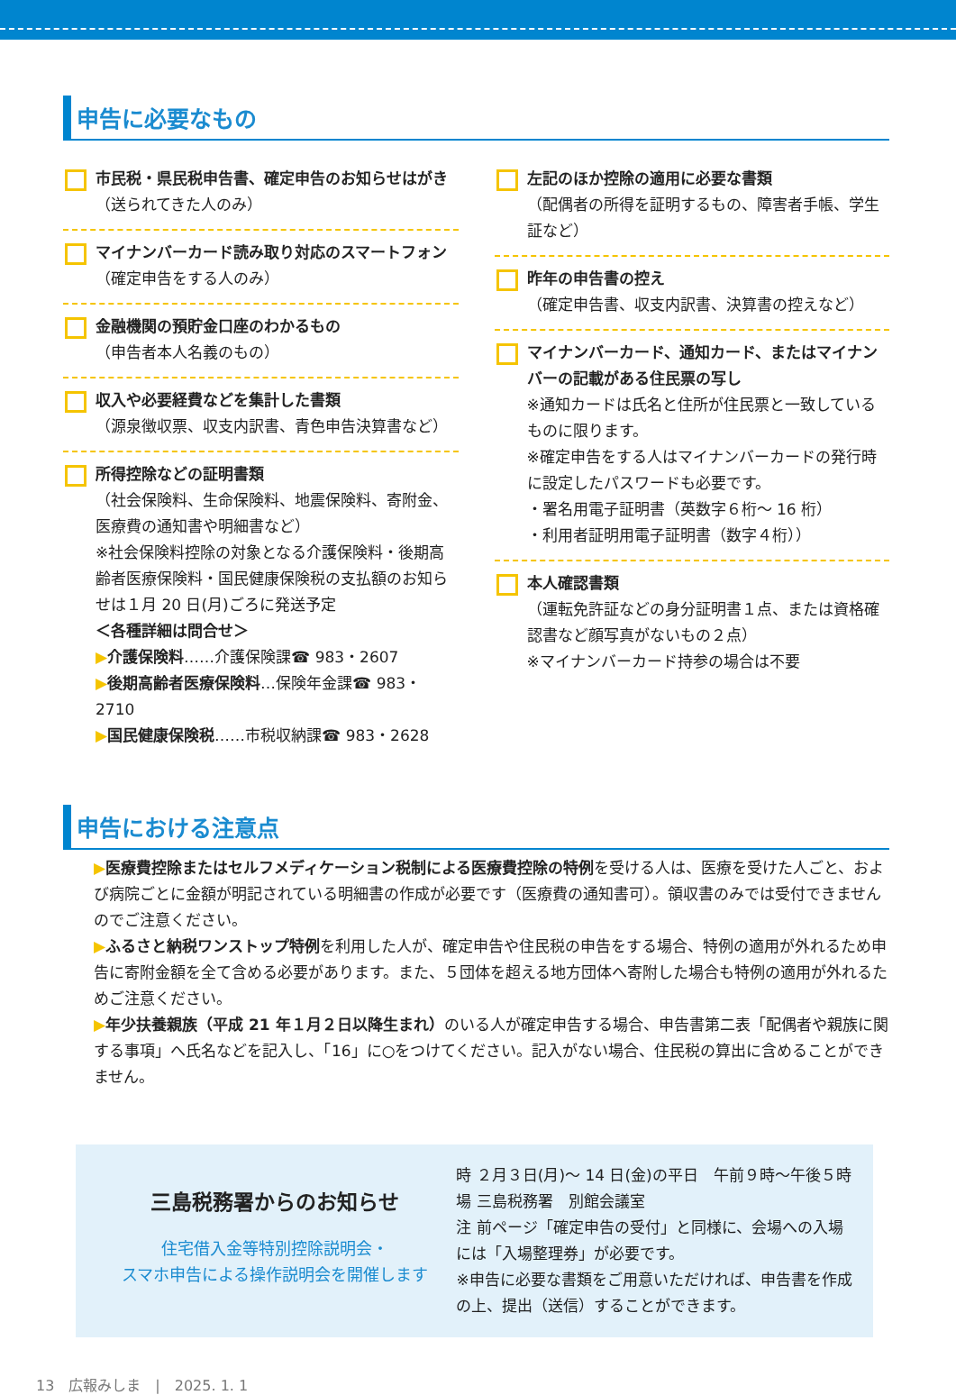申告に必要なもの
市民税・県民税申告書、確定申告のお知らせはがき
（送られてきた人のみ）
マイナンバーカード読み取り対応のスマートフォン
（確定申告をする人のみ）
金融機関の預貯金口座のわかるもの
（申告者本人名義のもの）
収入や必要経費などを集計した書類
（源泉徴収票、収支内訳書、青色申告決算書など）
所得控除などの証明書類
（社会保険料、生命保険料、地震保険料、寄附金、医療費の通知書や明細書など）
※社会保険料控除の対象となる介護保険料・後期高齢者医療保険料・国民健康保険税の支払額のお知らせは１月 20 日(月)ごろに発送予定
＜各種詳細は問合せ＞
▶介護保険料……介護保険課☎ 983・2607
▶後期高齢者医療保険料…保険年金課☎ 983・2710
▶国民健康保険税……市税収納課☎ 983・2628
左記のほか控除の適用に必要な書類
（配偶者の所得を証明するもの、障害者手帳、学生証など）
昨年の申告書の控え
（確定申告書、収支内訳書、決算書の控えなど）
マイナンバーカード、通知カード、またはマイナンバーの記載がある住民票の写し
※通知カードは氏名と住所が住民票と一致しているものに限ります。
※確定申告をする人はマイナンバーカードの発行時に設定したパスワードも必要です。
・署名用電子証明書（英数字６桁～ 16 桁）
・利用者証明用電子証明書（数字４桁））
本人確認書類
（運転免許証などの身分証明書１点、または資格確認書など顔写真がないもの２点）
※マイナンバーカード持参の場合は不要
申告における注意点
▶医療費控除またはセルフメディケーション税制による医療費控除の特例を受ける人は、医療を受けた人ごと、および病院ごとに金額が明記されている明細書の作成が必要です（医療費の通知書可）。領収書のみでは受付できませんのでご注意ください。
▶ふるさと納税ワンストップ特例を利用した人が、確定申告や住民税の申告をする場合、特例の適用が外れるため申告に寄附金額を全て含める必要があります。また、５団体を超える地方団体へ寄附した場合も特例の適用が外れるためご注意ください。
▶年少扶養親族（平成 21 年１月２日以降生まれ）のいる人が確定申告する場合、申告書第二表「配偶者や親族に関する事項」へ氏名などを記入し、「16」に○をつけてください。記入がない場合、住民税の算出に含めることができません。
三島税務署からのお知らせ
住宅借入金等特別控除説明会・
スマホ申告による操作説明会を開催します
時 ２月３日(月)～ 14 日(金)の平日　午前９時～午後５時
場 三島税務署　別館会議室
注 前ページ「確定申告の受付」と同様に、会場への入場には「入場整理券」が必要です。
※申告に必要な書類をご用意いただければ、申告書を作成の上、提出（送信）することができます。
13　広報みしま　|　2025. 1. 1